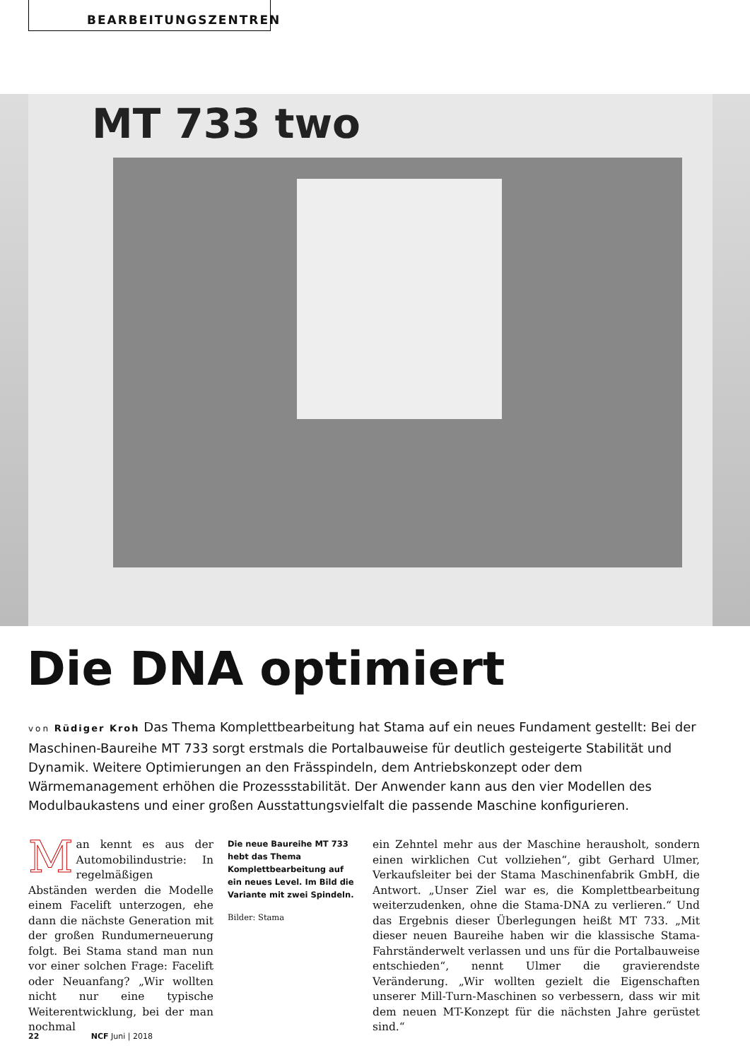BEARBEITUNGSZENTREN
MT 733 two
Die DNA optimiert
von Rüdiger Kroh Das Thema Komplettbearbeitung hat Stama auf ein neues Fundament gestellt: Bei der Maschinen-Baureihe MT 733 sorgt erstmals die Portalbauweise für deutlich gesteigerte Stabilität und Dynamik. Weitere Optimierungen an den Frässpindeln, dem Antriebskonzept oder dem Wärmemanagement erhöhen die Prozessstabilität. Der Anwender kann aus den vier Modellen des Modulbaukastens und einer großen Ausstattungsvielfalt die passende Maschine konfigurieren.
Man kennt es aus der Automobilindustrie: In regelmäßigen Abständen werden die Modelle einem Facelift unterzogen, ehe dann die nächste Generation mit der großen Rundumerneuerung folgt. Bei Stama stand man nun vor einer solchen Frage: Facelift oder Neuanfang? „Wir wollten nicht nur eine typische Weiterentwicklung, bei der man nochmal
Die neue Baureihe MT 733 hebt das Thema Komplettbearbeitung auf ein neues Level. Im Bild die Variante mit zwei Spindeln.
Bilder: Stama
ein Zehntel mehr aus der Maschine herausholt, sondern einen wirklichen Cut vollziehen“, gibt Gerhard Ulmer, Verkaufsleiter bei der Stama Maschinenfabrik GmbH, die Antwort. „Unser Ziel war es, die Komplettbearbeitung weiterzudenken, ohne die Stama-DNA zu verlieren.“ Und das Ergebnis dieser Überlegungen heißt MT 733. „Mit dieser neuen Baureihe haben wir die klassische Stama-Fahrständerwelt verlassen und uns für die Portalbauweise entschieden“, nennt Ulmer die gravierendste Veränderung. „Wir wollten gezielt die Eigenschaften unserer Mill-Turn-Maschinen so verbessern, dass wir mit dem neuen MT-Konzept für die nächsten Jahre gerüstet sind.“
22 NCF Juni | 2018